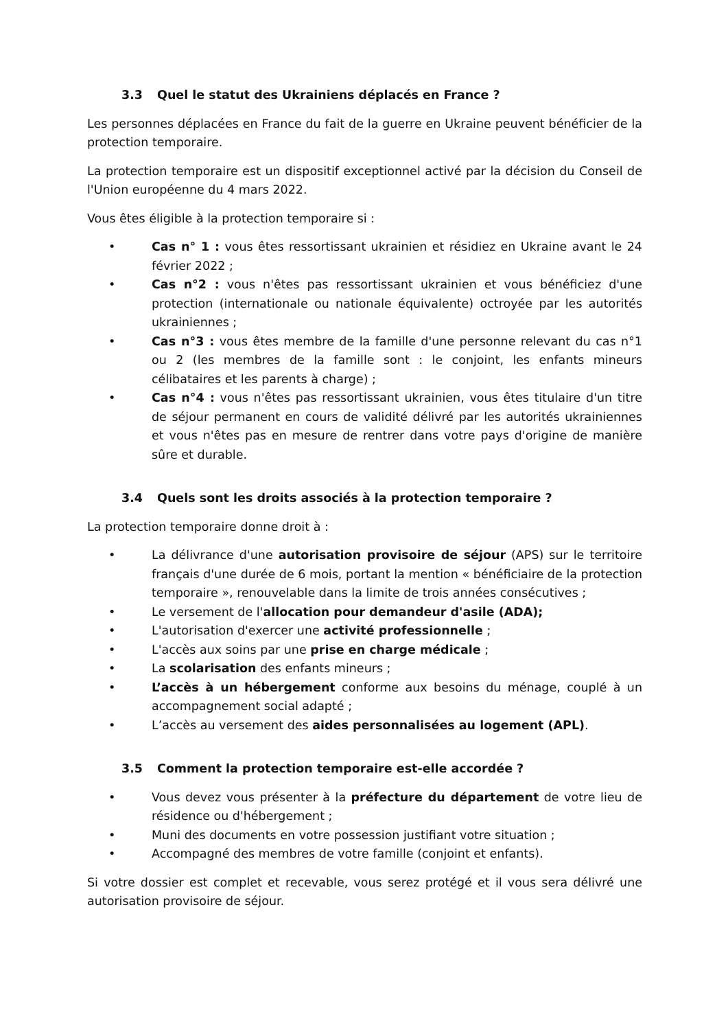3.3 Quel le statut des Ukrainiens déplacés en France ?
Les personnes déplacées en France du fait de la guerre en Ukraine peuvent bénéficier de la protection temporaire.
La protection temporaire est un dispositif exceptionnel activé par la décision du Conseil de l'Union européenne du 4 mars 2022.
Vous êtes éligible à la protection temporaire si :
• Cas n° 1 : vous êtes ressortissant ukrainien et résidiez en Ukraine avant le 24 février 2022 ;
• Cas n°2 : vous n'êtes pas ressortissant ukrainien et vous bénéficiez d'une protection (internationale ou nationale équivalente) octroyée par les autorités ukrainiennes ;
• Cas n°3 : vous êtes membre de la famille d'une personne relevant du cas n°1 ou 2 (les membres de la famille sont : le conjoint, les enfants mineurs célibataires et les parents à charge) ;
• Cas n°4 : vous n'êtes pas ressortissant ukrainien, vous êtes titulaire d'un titre de séjour permanent en cours de validité délivré par les autorités ukrainiennes et vous n'êtes pas en mesure de rentrer dans votre pays d'origine de manière sûre et durable.
3.4 Quels sont les droits associés à la protection temporaire ?
La protection temporaire donne droit à :
• La délivrance d'une autorisation provisoire de séjour (APS) sur le territoire français d'une durée de 6 mois, portant la mention « bénéficiaire de la protection temporaire », renouvelable dans la limite de trois années consécutives ;
• Le versement de l'allocation pour demandeur d'asile (ADA);
• L'autorisation d'exercer une activité professionnelle ;
• L'accès aux soins par une prise en charge médicale ;
• La scolarisation des enfants mineurs ;
• L’accès à un hébergement conforme aux besoins du ménage, couplé à un accompagnement social adapté ;
• L’accès au versement des aides personnalisées au logement (APL).
3.5 Comment la protection temporaire est-elle accordée ?
• Vous devez vous présenter à la préfecture du département de votre lieu de résidence ou d'hébergement ;
• Muni des documents en votre possession justifiant votre situation ;
• Accompagné des membres de votre famille (conjoint et enfants).
Si votre dossier est complet et recevable, vous serez protégé et il vous sera délivré une autorisation provisoire de séjour.